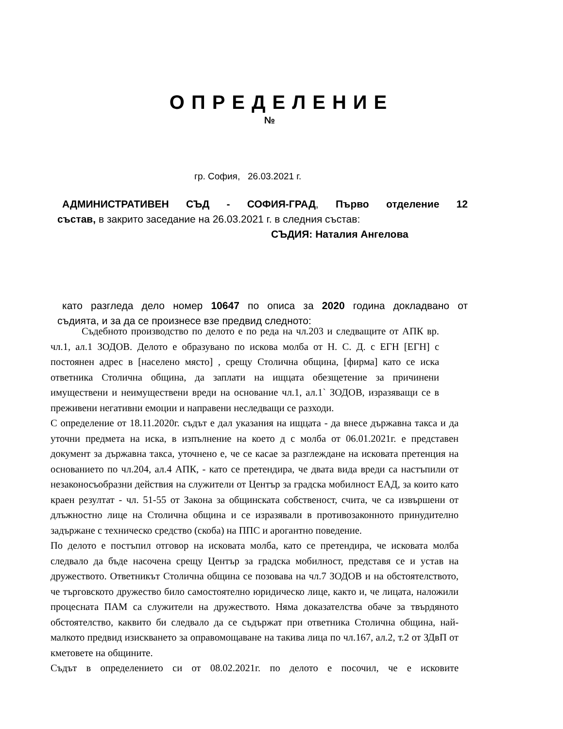ОПРЕДЕЛЕНИЕ
№
гр. София, 26.03.2021 г.
АДМИНИСТРАТИВЕН СЪД - СОФИЯ-ГРАД, Първо отделение 12
състав, в закрито заседание на 26.03.2021 г. в следния състав:
СЪДИЯ: Наталия Ангелова
като разгледа дело номер 10647 по описа за 2020 година докладвано от
съдията, и за да се произнесе взе предвид следното:
Съдебното производство по делото е по реда на чл.203 и следващите от АПК вр. чл.1, ал.1 ЗОДОВ. Делото е образувано по искова молба от Н. С. Д. с ЕГН [ЕГН] с постоянен адрес в [населено място] , срещу Столична община, [фирма] като се иска ответника Столична община, да заплати на ищцата обезщетение за причинени имуществени и неимуществени вреди на основание чл.1, ал.1` ЗОДОВ, изразяващи се в преживени негативни емоции и направени неследващи се разходи.
С определение от 18.11.2020г. съдът е дал указания на ищцата - да внесе държавна такса и да уточни предмета на иска, в изпълнение на което д с молба от 06.01.2021г. е представен документ за държавна такса, уточнено е, че се касае за разглеждане на исковата претенция на основанието по чл.204, ал.4 АПК, - като се претендира, че двата вида вреди са настъпили от незаконосъобразни действия на служители от Център за градска мобилност ЕАД, за които като краен резултат - чл. 51-55 от Закона за общинската собственост, счита, че са извършени от длъжностно лице на Столична община и се изразявали в противозаконното принудително задържане с техническо средство (скоба) на ППС и арогантно поведение.
По делото е постъпил отговор на исковата молба, като се претендира, че исковата молба следвало да бъде насочена срещу Център за градска мобилност, представя се и устав на дружеството. Ответникът Столична община се позовава на чл.7 ЗОДОВ и на обстоятелството, че търговското дружество било самостоятелно юридическо лице, както и, че лицата, наложили процесната ПАМ са служители на дружеството. Няма доказателства обаче за твърдяното обстоятелство, каквито би следвало да се съдържат при ответника Столична община, най-малкото предвид изискването за оправомощаване на такива лица по чл.167, ал.2, т.2 от ЗДвП от кметовете на общините.
Съдът в определението си от 08.02.2021г. по делото е посочил, че е исковите